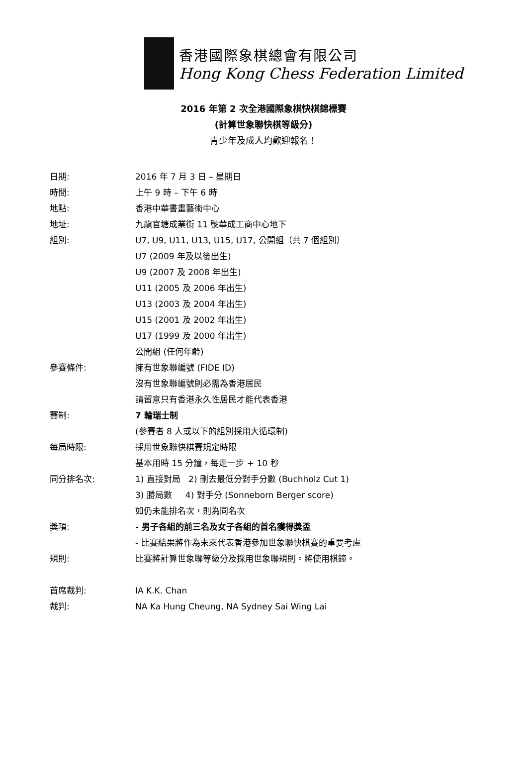香港國際象棋總會有限公司
Hong Kong Chess Federation Limited
2016 年第 2 次全港國際象棋快棋錦標賽
(計算世象聯快棋等級分)
青少年及成人均歡迎報名！
日期: 2016 年 7 月 3 日 – 星期日
時間: 上午 9 時 – 下午 6 時
地點: 香港中華書畫藝術中心
地址: 九龍官塘成業街 11 號華成工商中心地下
組別: U7, U9, U11, U13, U15, U17, 公開組（共 7 個組別）
U7 (2009 年及以後出生)
U9 (2007 及 2008 年出生)
U11 (2005 及 2006 年出生)
U13 (2003 及 2004 年出生)
U15 (2001 及 2002 年出生)
U17 (1999 及 2000 年出生)
公開組 (任何年齡)
參賽條件: 擁有世象聯編號 (FIDE ID)
沒有世象聯編號則必需為香港居民
請留意只有香港永久性居民才能代表香港
賽制: 7 輪瑞士制
(參賽者 8 人或以下的組別採用大循環制)
每局時限: 採用世象聯快棋賽規定時限
基本用時 15 分鐘，每走一步 + 10 秒
同分排名次: 1) 直接對局 2) 刪去最低分對手分數 (Buchholz Cut 1)
3) 勝局數 4) 對手分 (Sonneborn Berger score)
如仍未能排名次，則為同名次
獎項: - 男子各組的前三名及女子各組的首名獲得獎盃
- 比賽結果將作為未來代表香港參加世象聯快棋賽的重要考慮
規則: 比賽將計算世象聯等級分及採用世象聯規則。將使用棋鐘。
首席裁判: IA K.K. Chan
裁判: NA Ka Hung Cheung, NA Sydney Sai Wing Lai